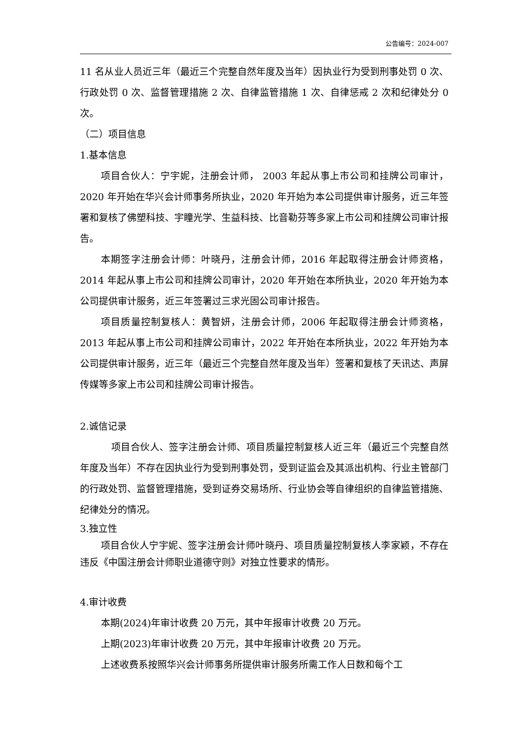公告编号：2024-007
11 名从业人员近三年（最近三个完整自然年度及当年）因执业行为受到刑事处罚 0 次、行政处罚 0 次、监督管理措施 2 次、自律监管措施 1 次、自律惩戒 2 次和纪律处分 0 次。
（二）项目信息
1.基本信息
项目合伙人：宁宇妮，注册会计师， 2003 年起从事上市公司和挂牌公司审计，2020 年开始在华兴会计师事务所执业，2020 年开始为本公司提供审计服务，近三年签署和复核了佛塑科技、宇瞳光学、生益科技、比音勒芬等多家上市公司和挂牌公司审计报告。
本期签字注册会计师：叶晓丹，注册会计师，2016 年起取得注册会计师资格，2014 年起从事上市公司和挂牌公司审计，2020 年开始在本所执业，2020 年开始为本公司提供审计服务，近三年签署过三求光固公司审计报告。
项目质量控制复核人：黄智妍，注册会计师，2006 年起取得注册会计师资格，2013 年起从事上市公司和挂牌公司审计，2022 年开始在本所执业，2022 年开始为本公司提供审计服务，近三年（最近三个完整自然年度及当年）签署和复核了天讯达、声屏传媒等多家上市公司和挂牌公司审计报告。
2.诚信记录
项目合伙人、签字注册会计师、项目质量控制复核人近三年（最近三个完整自然年度及当年）不存在因执业行为受到刑事处罚，受到证监会及其派出机构、行业主管部门的行政处罚、监督管理措施，受到证券交易场所、行业协会等自律组织的自律监管措施、纪律处分的情况。
3.独立性
项目合伙人宁宇妮、签字注册会计师叶晓丹、项目质量控制复核人李家颖，不存在违反《中国注册会计师职业道德守则》对独立性要求的情形。
4.审计收费
本期(2024)年审计收费 20 万元，其中年报审计收费 20 万元。
上期(2023)年审计收费 20 万元，其中年报审计收费 20 万元。
上述收费系按照华兴会计师事务所提供审计服务所需工作人日数和每个工